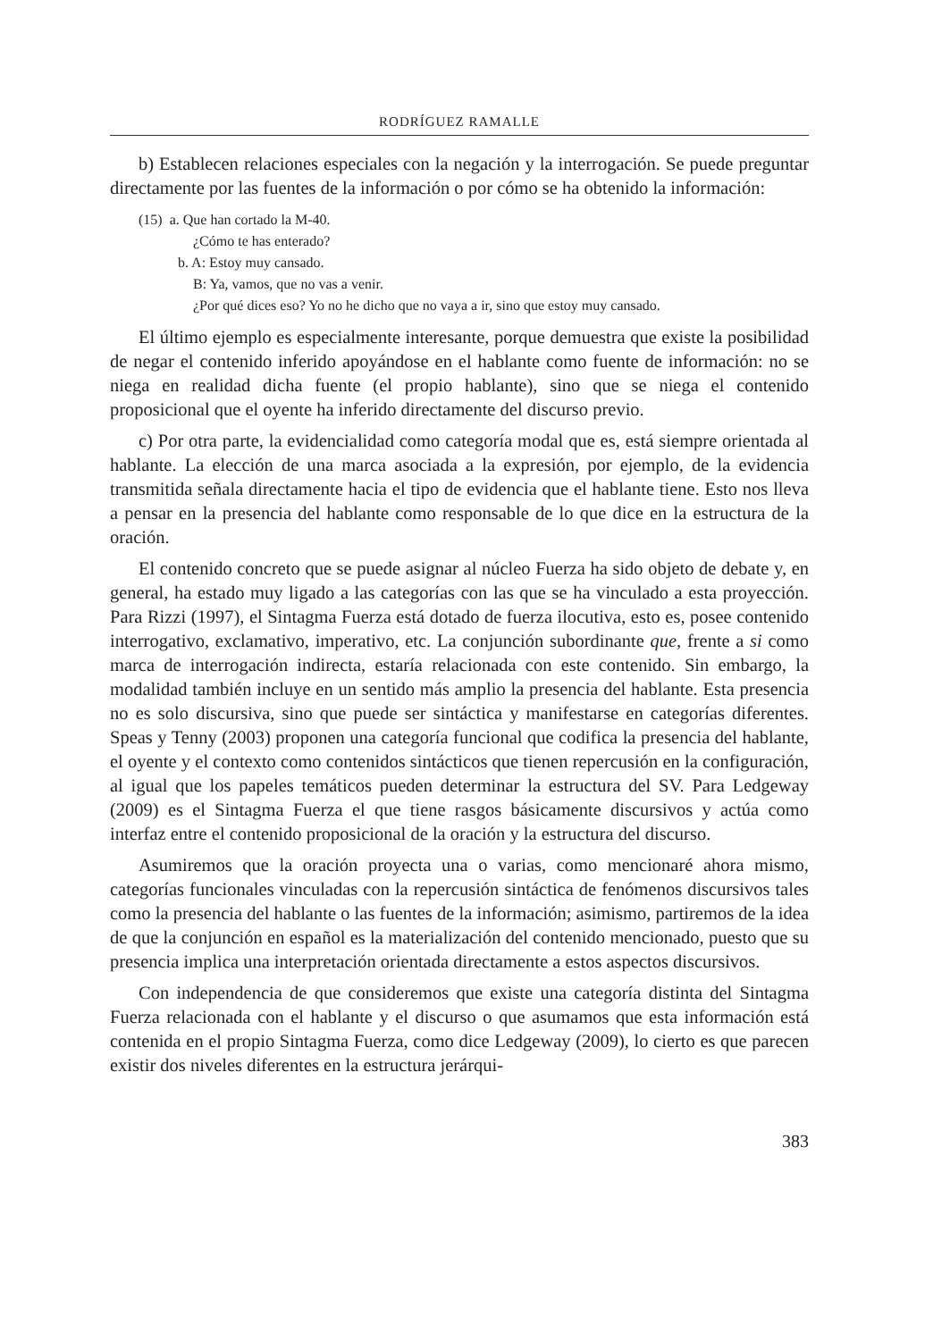RODRÍGUEZ RAMALLE
b) Establecen relaciones especiales con la negación y la interrogación. Se puede preguntar directamente por las fuentes de la información o por cómo se ha obtenido la información:
(15) a. Que han cortado la M-40.
¿Cómo te has enterado?
b. A: Estoy muy cansado.
B: Ya, vamos, que no vas a venir.
¿Por qué dices eso? Yo no he dicho que no vaya a ir, sino que estoy muy cansado.
El último ejemplo es especialmente interesante, porque demuestra que existe la posibilidad de negar el contenido inferido apoyándose en el hablante como fuente de información: no se niega en realidad dicha fuente (el propio hablante), sino que se niega el contenido proposicional que el oyente ha inferido directamente del discurso previo.
c) Por otra parte, la evidencialidad como categoría modal que es, está siempre orientada al hablante. La elección de una marca asociada a la expresión, por ejemplo, de la evidencia transmitida señala directamente hacia el tipo de evidencia que el hablante tiene. Esto nos lleva a pensar en la presencia del hablante como responsable de lo que dice en la estructura de la oración.
El contenido concreto que se puede asignar al núcleo Fuerza ha sido objeto de debate y, en general, ha estado muy ligado a las categorías con las que se ha vinculado a esta proyección. Para Rizzi (1997), el Sintagma Fuerza está dotado de fuerza ilocutiva, esto es, posee contenido interrogativo, exclamativo, imperativo, etc. La conjunción subordinante que, frente a si como marca de interrogación indirecta, estaría relacionada con este contenido. Sin embargo, la modalidad también incluye en un sentido más amplio la presencia del hablante. Esta presencia no es solo discursiva, sino que puede ser sintáctica y manifestarse en categorías diferentes. Speas y Tenny (2003) proponen una categoría funcional que codifica la presencia del hablante, el oyente y el contexto como contenidos sintácticos que tienen repercusión en la configuración, al igual que los papeles temáticos pueden determinar la estructura del SV. Para Ledgeway (2009) es el Sintagma Fuerza el que tiene rasgos básicamente discursivos y actúa como interfaz entre el contenido proposicional de la oración y la estructura del discurso.
Asumiremos que la oración proyecta una o varias, como mencionaré ahora mismo, categorías funcionales vinculadas con la repercusión sintáctica de fenómenos discursivos tales como la presencia del hablante o las fuentes de la información; asimismo, partiremos de la idea de que la conjunción en español es la materialización del contenido mencionado, puesto que su presencia implica una interpretación orientada directamente a estos aspectos discursivos.
Con independencia de que consideremos que existe una categoría distinta del Sintagma Fuerza relacionada con el hablante y el discurso o que asumamos que esta información está contenida en el propio Sintagma Fuerza, como dice Ledgeway (2009), lo cierto es que parecen existir dos niveles diferentes en la estructura jerárqui-
383